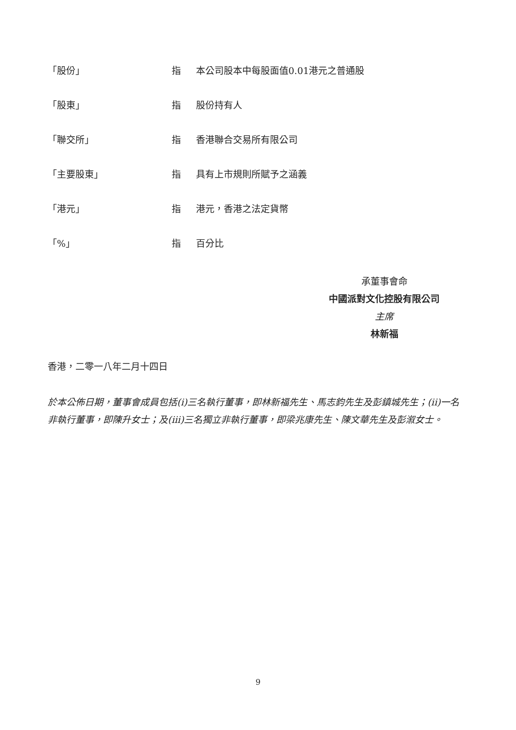| 「股份」 | 指 | 本公司股本中每股面值0.01港元之普通股 |
| 「股東」 | 指 | 股份持有人 |
| 「聯交所」 | 指 | 香港聯合交易所有限公司 |
| 「主要股東」 | 指 | 具有上市規則所賦予之涵義 |
| 「港元」 | 指 | 港元，香港之法定貨幣 |
| 「%」 | 指 | 百分比 |
承董事會命
中國派對文化控股有限公司
主席
林新福
香港，二零一八年二月十四日
於本公佈日期，董事會成員包括(i)三名執行董事，即林新福先生、馬志鈞先生及彭鎮城先生；(ii)一名非執行董事，即陳升女士；及(iii)三名獨立非執行董事，即梁兆康先生、陳文華先生及彭溆女士。
9